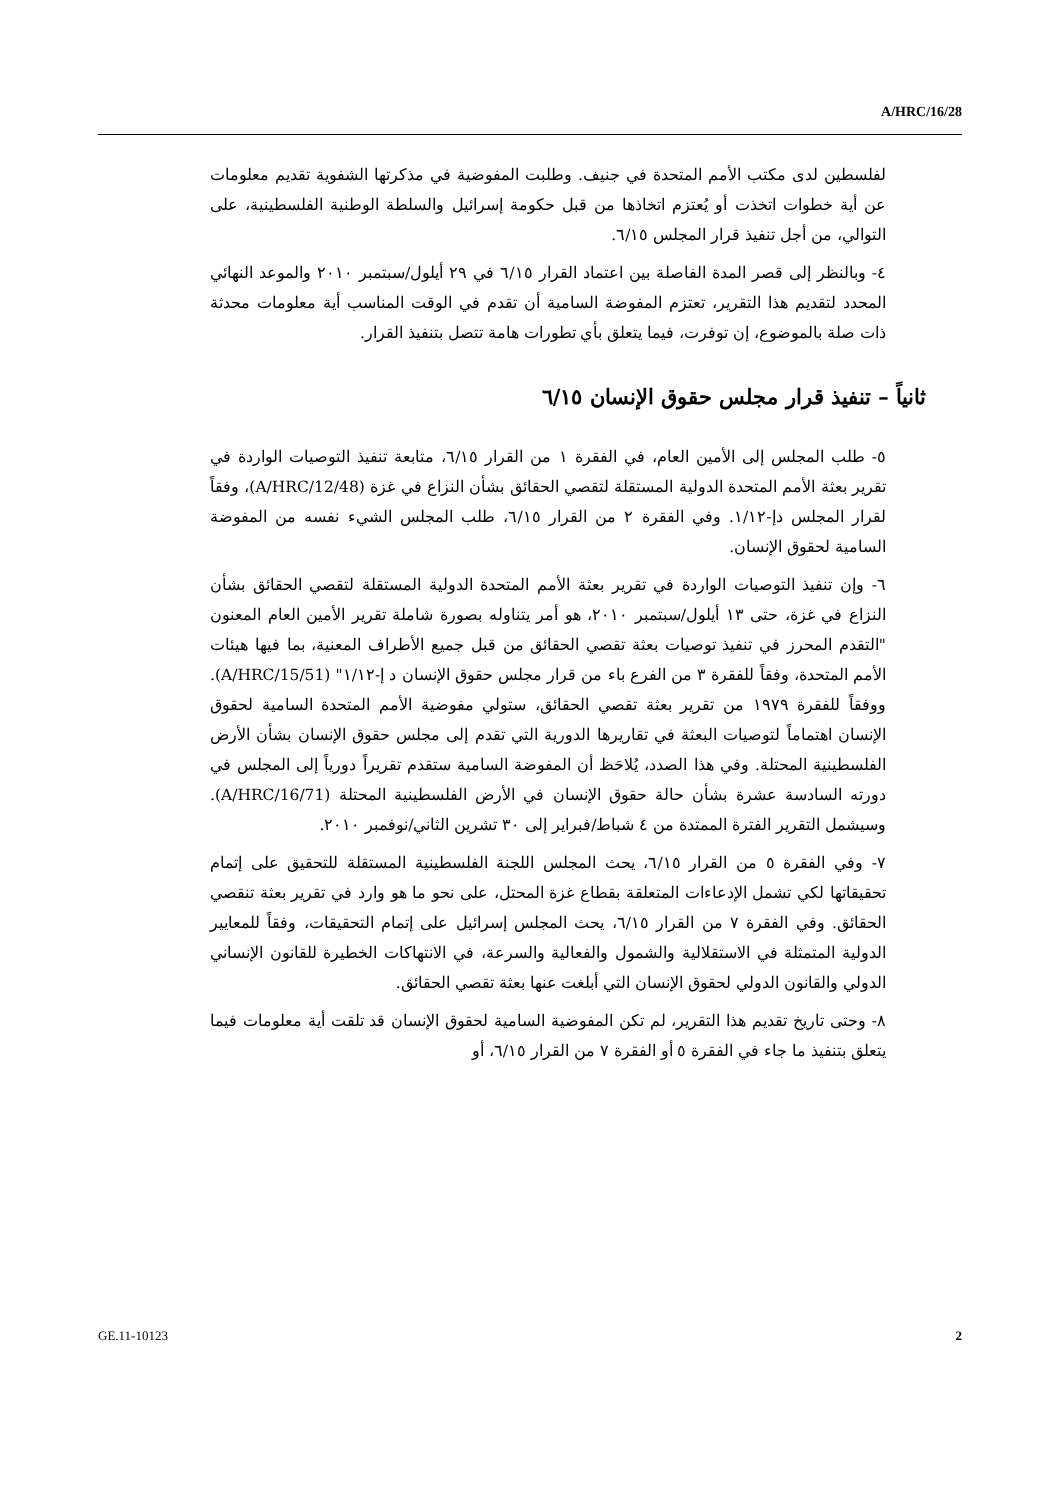A/HRC/16/28
لفلسطين لدى مكتب الأمم المتحدة في جنيف. وطلبت المفوضية في مذكرتها الشفوية تقديم معلومات عن أية خطوات اتخذت أو يُعتزم اتخاذها من قبل حكومة إسرائيل والسلطة الوطنية الفلسطينية، على التوالي، من أجل تنفيذ قرار المجلس ٦/١٥.
٤- وبالنظر إلى قصر المدة الفاصلة بين اعتماد القرار ٦/١٥ في ٢٩ أيلول/سبتمبر ٢٠١٠ والموعد النهائي المحدد لتقديم هذا التقرير، تعتزم المفوضة السامية أن تقدم في الوقت المناسب أية معلومات محدثة ذات صلة بالموضوع، إن توفرت، فيما يتعلق بأي تطورات هامة تتصل بتنفيذ القرار.
ثانياً – تنفيذ قرار مجلس حقوق الإنسان ٦/١٥
٥- طلب المجلس إلى الأمين العام، في الفقرة ١ من القرار ٦/١٥، متابعة تنفيذ التوصيات الواردة في تقرير بعثة الأمم المتحدة الدولية المستقلة لتقصي الحقائق بشأن النزاع في غزة (A/HRC/12/48)، وفقاً لقرار المجلس دإ-١/١٢. وفي الفقرة ٢ من القرار ٦/١٥، طلب المجلس الشيء نفسه من المفوضة السامية لحقوق الإنسان.
٦- وإن تنفيذ التوصيات الواردة في تقرير بعثة الأمم المتحدة الدولية المستقلة لتقصي الحقائق بشأن النزاع في غزة، حتى ١٣ أيلول/سبتمبر ٢٠١٠، هو أمر يتناوله بصورة شاملة تقرير الأمين العام المعنون "التقدم المحرز في تنفيذ توصيات بعثة تقصي الحقائق من قبل جميع الأطراف المعنية، بما فيها هيئات الأمم المتحدة، وفقاً للفقرة ٣ من الفرع باء من قرار مجلس حقوق الإنسان د إ-١/١٢" (A/HRC/15/51). ووفقاً للفقرة ١٩٧٩ من تقرير بعثة تقصي الحقائق، ستولي مفوضية الأمم المتحدة السامية لحقوق الإنسان اهتماماً لتوصيات البعثة في تقاريرها الدورية التي تقدم إلى مجلس حقوق الإنسان بشأن الأرض الفلسطينية المحتلة. وفي هذا الصدد، يُلاحَظ أن المفوضة السامية ستقدم تقريراً دورياً إلى المجلس في دورته السادسة عشرة بشأن حالة حقوق الإنسان في الأرض الفلسطينية المحتلة (A/HRC/16/71). وسيشمل التقرير الفترة الممتدة من ٤ شباط/فبراير إلى ٣٠ تشرين الثاني/نوفمبر ٢٠١٠.
٧- وفي الفقرة ٥ من القرار ٦/١٥، يحث المجلس اللجنة الفلسطينية المستقلة للتحقيق على إتمام تحقيقاتها لكي تشمل الإدعاءات المتعلقة بقطاع غزة المحتل، على نحو ما هو وارد في تقرير بعثة تنقصي الحقائق. وفي الفقرة ٧ من القرار ٦/١٥، يحث المجلس إسرائيل على إتمام التحقيقات، وفقاً للمعايير الدولية المتمثلة في الاستقلالية والشمول والفعالية والسرعة، في الانتهاكات الخطيرة للقانون الإنساني الدولي والقانون الدولي لحقوق الإنسان التي أبلغت عنها بعثة تقصي الحقائق.
٨- وحتى تاريخ تقديم هذا التقرير، لم تكن المفوضية السامية لحقوق الإنسان قد تلقت أية معلومات فيما يتعلق بتنفيذ ما جاء في الفقرة ٥ أو الفقرة ٧ من القرار ٦/١٥، أو
GE.11-10123 2